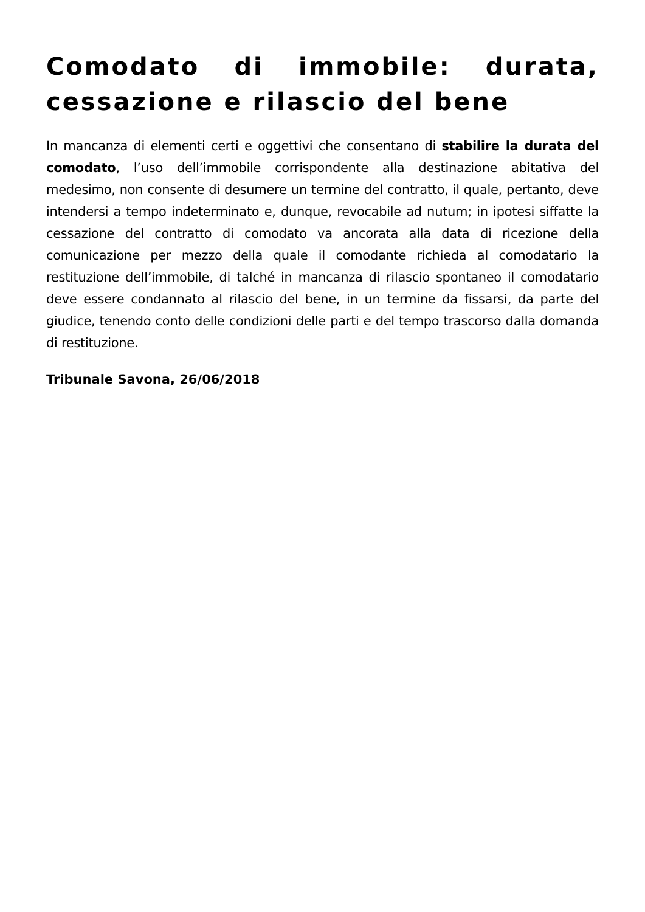Comodato di immobile: durata, cessazione e rilascio del bene
In mancanza di elementi certi e oggettivi che consentano di stabilire la durata del comodato, l’uso dell’immobile corrispondente alla destinazione abitativa del medesimo, non consente di desumere un termine del contratto, il quale, pertanto, deve intendersi a tempo indeterminato e, dunque, revocabile ad nutum; in ipotesi siffatte la cessazione del contratto di comodato va ancorata alla data di ricezione della comunicazione per mezzo della quale il comodante richieda al comodatario la restituzione dell’immobile, di talché in mancanza di rilascio spontaneo il comodatario deve essere condannato al rilascio del bene, in un termine da fissarsi, da parte del giudice, tenendo conto delle condizioni delle parti e del tempo trascorso dalla domanda di restituzione.
Tribunale Savona, 26/06/2018